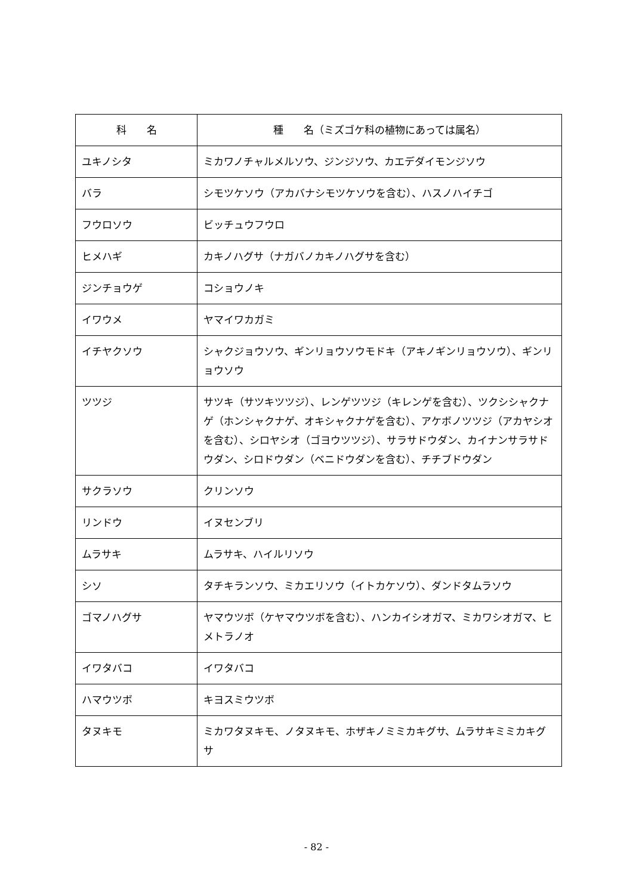| 科 名 | 種 名（ミズゴケ科の植物にあっては属名） |
| --- | --- |
| ユキノシタ | ミカワノチャルメルソウ、ジンジソウ、カエデダイモンジソウ |
| バラ | シモツケソウ（アカバナシモツケソウを含む）、ハスノハイチゴ |
| フウロソウ | ビッチュウフウロ |
| ヒメハギ | カキノハグサ（ナガバノカキノハグサを含む） |
| ジンチョウゲ | コショウノキ |
| イワウメ | ヤマイワカガミ |
| イチヤクソウ | シャクジョウソウ、ギンリョウソウモドキ（アキノギンリョウソウ）、ギンリョウソウ |
| ツツジ | サツキ（サツキツツジ）、レンゲツツジ（キレンゲを含む）、ツクシシャクナゲ（ホンシャクナゲ、オキシャクナゲを含む）、アケボノツツジ（アカヤシオを含む）、シロヤシオ（ゴヨウツツジ）、サラサドウダン、カイナンサラサドウダン、シロドウダン（ベニドウダンを含む）、チチブドウダン |
| サクラソウ | クリンソウ |
| リンドウ | イヌセンブリ |
| ムラサキ | ムラサキ、ハイルリソウ |
| シソ | タチキランソウ、ミカエリソウ（イトカケソウ）、ダンドタムラソウ |
| ゴマノハグサ | ヤマウツボ（ケヤマウツボを含む）、ハンカイシオガマ、ミカワシオガマ、ヒメトラノオ |
| イワタバコ | イワタバコ |
| ハマウツボ | キヨスミウツボ |
| タヌキモ | ミカワタヌキモ、ノタヌキモ、ホザキノミミカキグサ、ムラサキミミカキグサ |
- 82 -